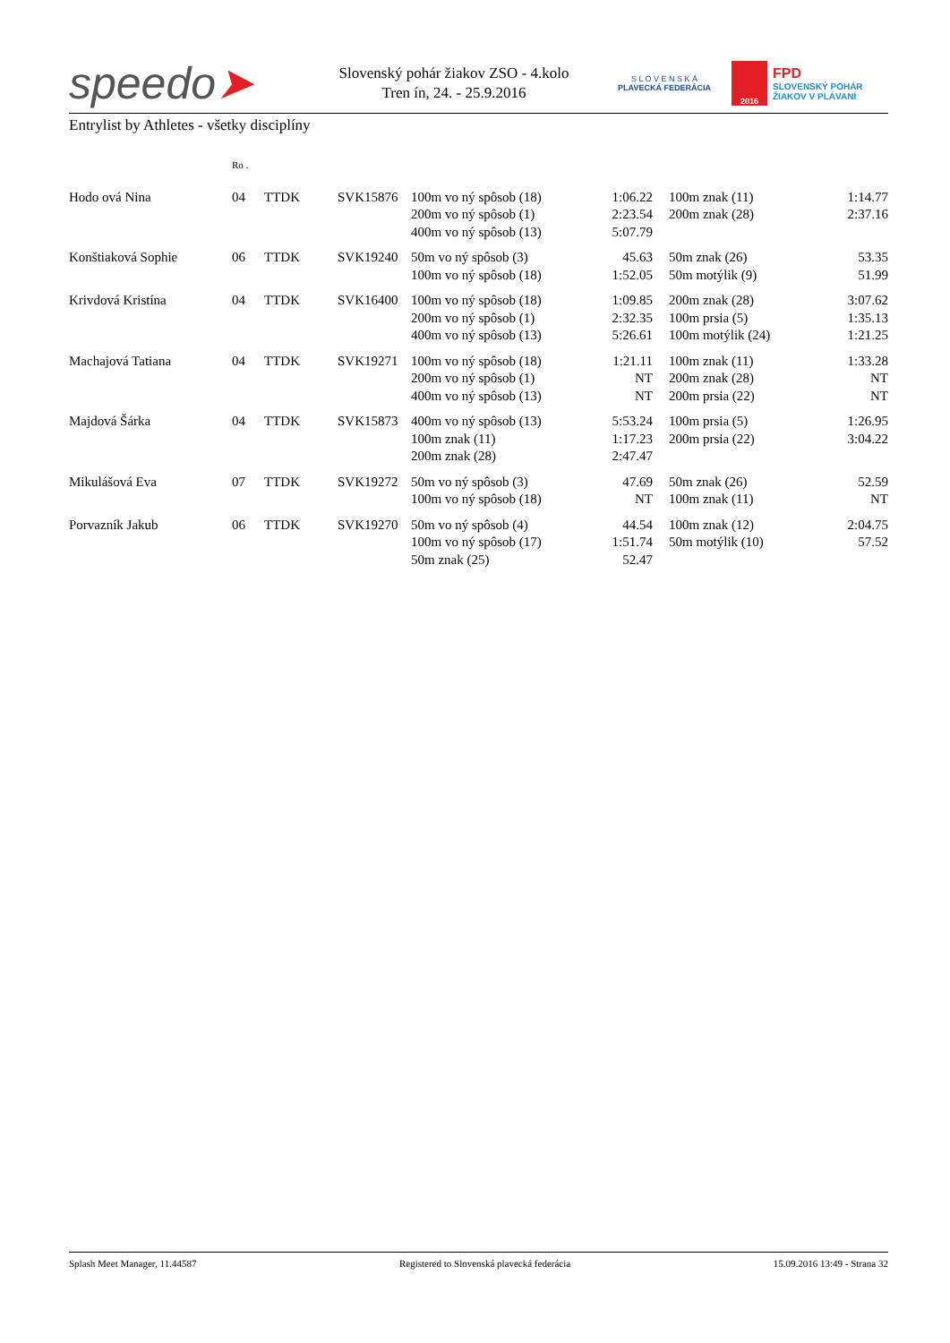speedo➤
Slovenský pohár žiakov ZSO - 4.kolo
Tren ín, 24. - 25.9.2016
S L O V E N S K Á
PLAVECKÁ FEDERÁCIA
2016
FPD
SLOVENSKÝ POHÁR
ŽIAKOV V PLÁVANÍ
Entrylist by Athletes - všetky disciplíny
| | Ro . | | | | | | | |
| --- | --- | --- | --- | --- | --- | --- | --- | --- |
| Hodo ová Nina | 04 | TTDK | SVK15876 | 100m vo ný spôsob (18) 200m vo ný spôsob (1) 400m vo ný spôsob (13) | 1:06.22 2:23.54 5:07.79 | | 100m znak (11) 200m znak (28) | 1:14.77 2:37.16 |
| Konštiaková Sophie | 06 | TTDK | SVK19240 | 50m vo ný spôsob (3) 100m vo ný spôsob (18) | 45.63 1:52.05 | | 50m znak (26) 50m motýlik (9) | 53.35 51.99 |
| Krivdová Kristína | 04 | TTDK | SVK16400 | 100m vo ný spôsob (18) 200m vo ný spôsob (1) 400m vo ný spôsob (13) | 1:09.85 2:32.35 5:26.61 | | 200m znak (28) 100m prsia (5) 100m motýlik (24) | 3:07.62 1:35.13 1:21.25 |
| Machajová Tatiana | 04 | TTDK | SVK19271 | 100m vo ný spôsob (18) 200m vo ný spôsob (1) 400m vo ný spôsob (13) | 1:21.11 NT NT | | 100m znak (11) 200m znak (28) 200m prsia (22) | 1:33.28 NT NT |
| Majdová Šárka | 04 | TTDK | SVK15873 | 400m vo ný spôsob (13) 100m znak (11) 200m znak (28) | 5:53.24 1:17.23 2:47.47 | | 100m prsia (5) 200m prsia (22) | 1:26.95 3:04.22 |
| Mikulášová Eva | 07 | TTDK | SVK19272 | 50m vo ný spôsob (3) 100m vo ný spôsob (18) | 47.69 NT | | 50m znak (26) 100m znak (11) | 52.59 NT |
| Porvazník Jakub | 06 | TTDK | SVK19270 | 50m vo ný spôsob (4) 100m vo ný spôsob (17) 50m znak (25) | 44.54 1:51.74 52.47 | | 100m znak (12) 50m motýlik (10) | 2:04.75 57.52 |
Splash Meet Manager, 11.44587 Registered to Slovenská plavecká federácia 15.09.2016 13:49 - Strana 32